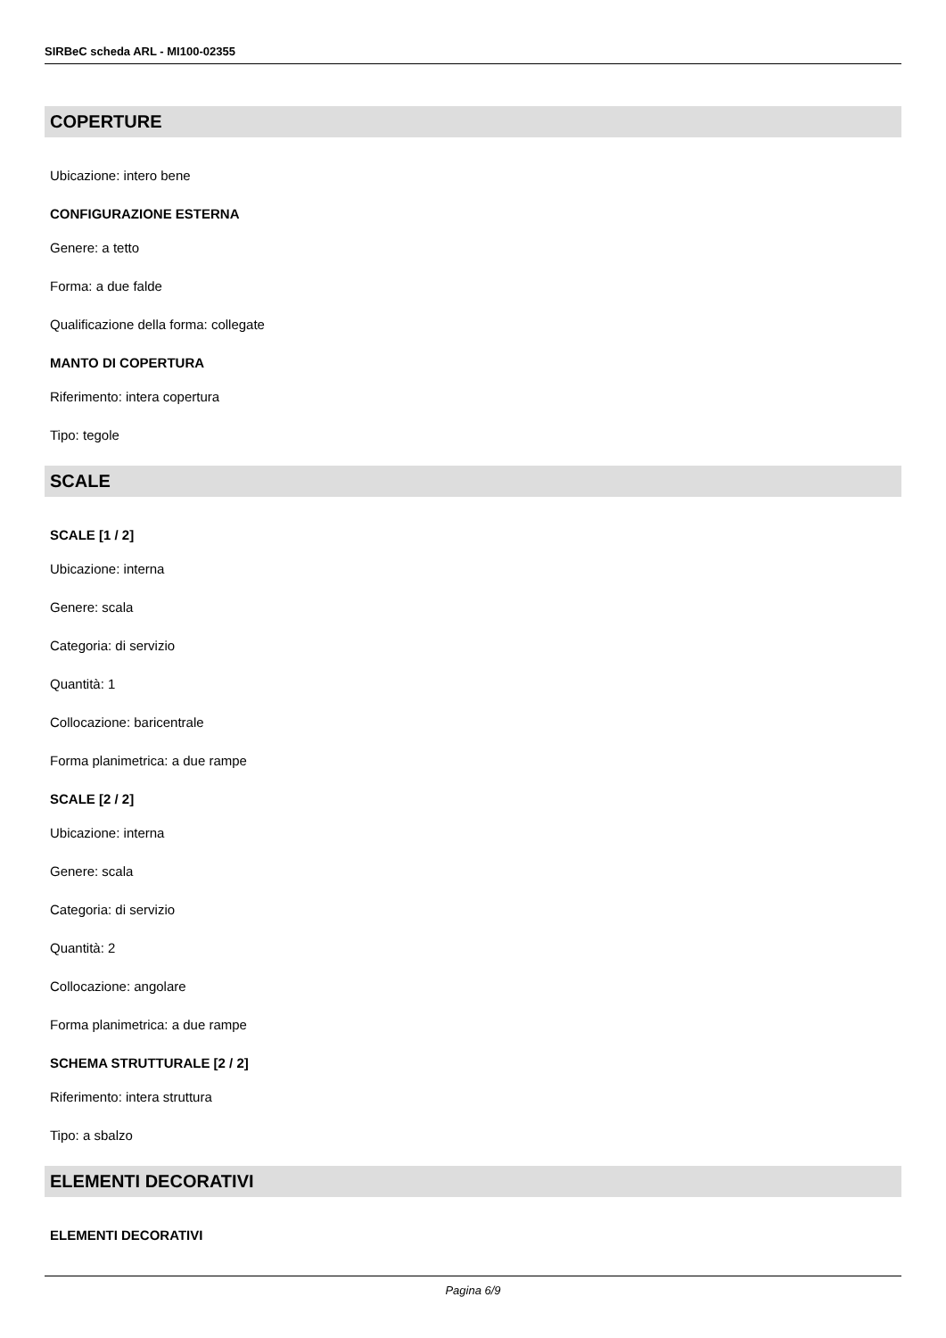SIRBeC scheda ARL - MI100-02355
COPERTURE
Ubicazione: intero bene
CONFIGURAZIONE ESTERNA
Genere: a tetto
Forma: a due falde
Qualificazione della forma: collegate
MANTO DI COPERTURA
Riferimento: intera copertura
Tipo: tegole
SCALE
SCALE [1 / 2]
Ubicazione: interna
Genere: scala
Categoria: di servizio
Quantità: 1
Collocazione: baricentrale
Forma planimetrica: a due rampe
SCALE [2 / 2]
Ubicazione: interna
Genere: scala
Categoria: di servizio
Quantità: 2
Collocazione: angolare
Forma planimetrica: a due rampe
SCHEMA STRUTTURALE [2 / 2]
Riferimento: intera struttura
Tipo: a sbalzo
ELEMENTI DECORATIVI
ELEMENTI DECORATIVI
Pagina 6/9